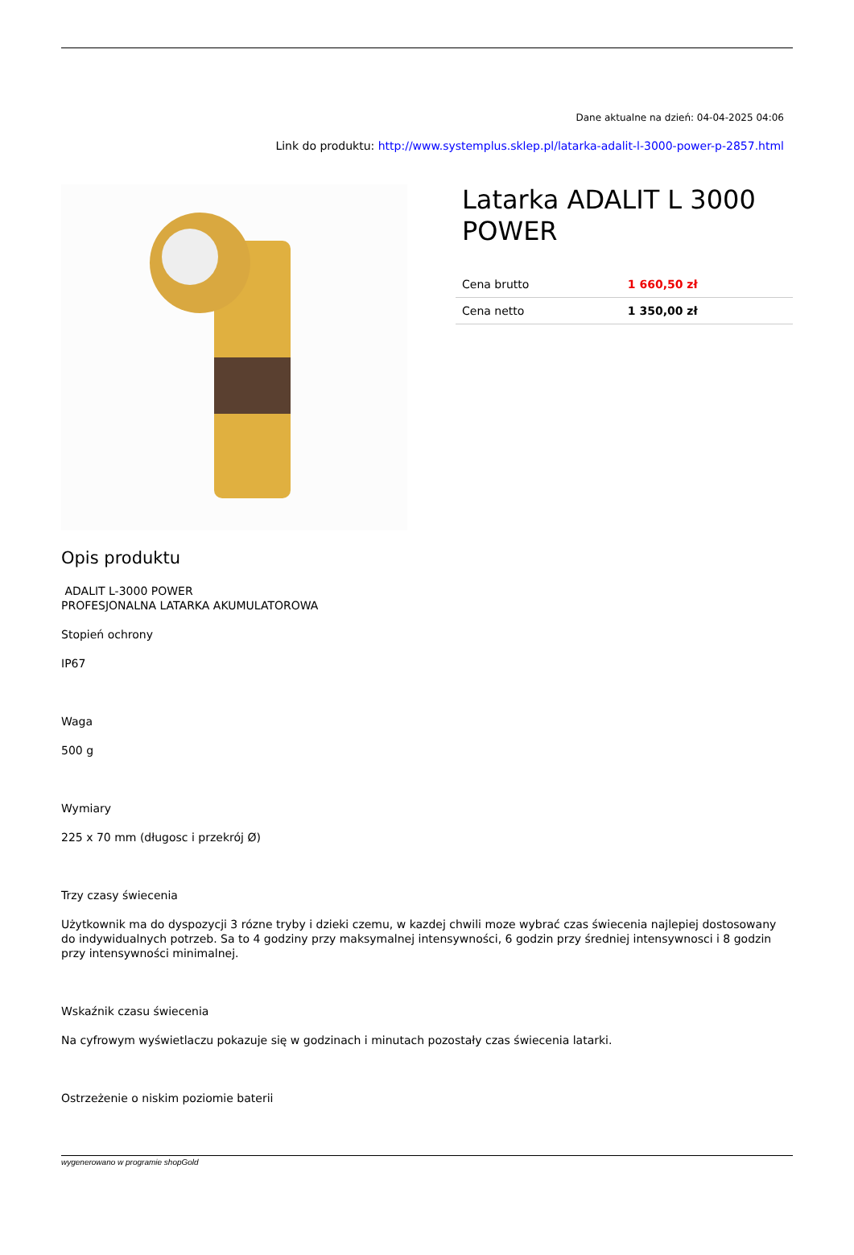Dane aktualne na dzień: 04-04-2025 04:06
Link do produktu: http://www.systemplus.sklep.pl/latarka-adalit-l-3000-power-p-2857.html
Latarka ADALIT L 3000 POWER
| Cena brutto | 1 660,50 zł |
| Cena netto | 1 350,00 zł |
Opis produktu
ADALIT L-3000 POWER
PROFESJONALNA LATARKA AKUMULATOROWA
Stopień ochrony
IP67
Waga
500 g
Wymiary
225 x 70 mm (długosc i przekrój Ø)
Trzy czasy świecenia
Użytkownik ma do dyspozycji 3 rózne tryby i dzieki czemu, w kazdej chwili moze wybrać czas świecenia najlepiej dostosowany do indywidualnych potrzeb. Sa to 4 godziny przy maksymalnej intensywności, 6 godzin przy średniej intensywnosci i 8 godzin przy intensywności minimalnej.
Wskaźnik czasu świecenia
Na cyfrowym wyświetlaczu pokazuje się w godzinach i minutach pozostały czas świecenia latarki.
Ostrzeżenie o niskim poziomie baterii
wygenerowano w programie shopGold